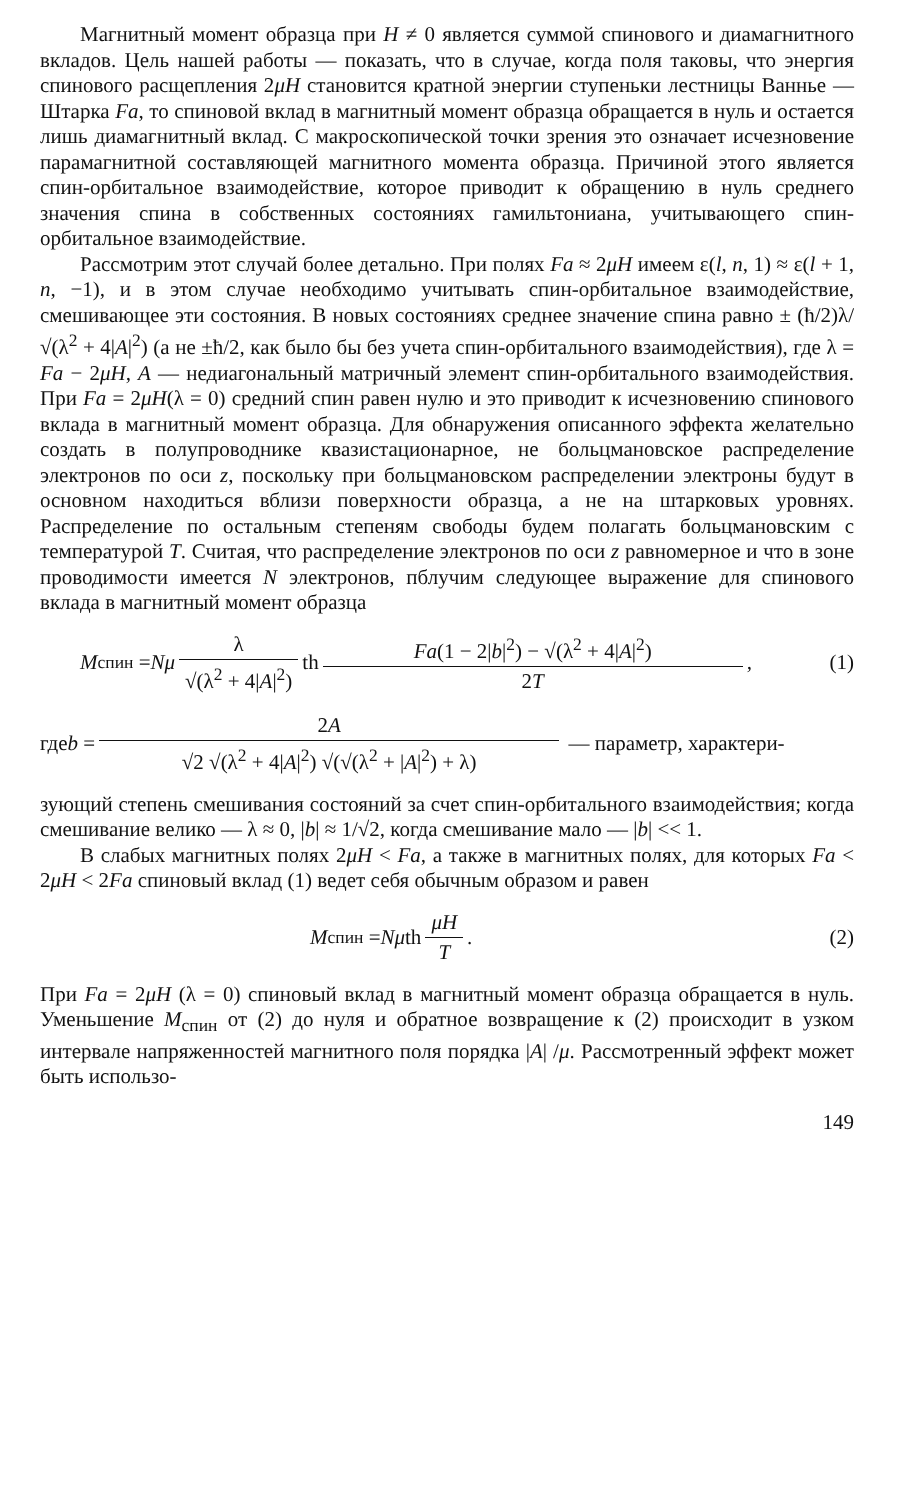Магнитный момент образца при H ≠ 0 является суммой спинового и диамагнитного вкладов. Цель нашей работы — показать, что в случае, когда поля таковы, что энергия спинового расщепления 2μH становится кратной энергии ступеньки лестницы Ваннье — Штарка Fa, то спиновой вклад в магнитный момент образца обращается в нуль и остается лишь диамагнитный вклад. С макроскопической точки зрения это означает исчезновение парамагнитной составляющей магнитного момента образца. Причиной этого является спин-орбитальное взаимодействие, которое приводит к обращению в нуль среднего значения спина в собственных состояниях гамильтониана, учитывающего спин-орбитальное взаимодействие.
Рассмотрим этот случай более детально. При полях Fa ≈ 2μH имеем ε(l, n, 1) ≈ ε(l + 1, n, −1), и в этом случае необходимо учитывать спин-орбитальное взаимодействие, смешивающее эти состояния. В новых состояниях среднее значение спина равно ± (ħ/2)λ/√(λ<sup>2</sup> + 4|A|<sup>2</sup>) (а не ±ħ/2, как было бы без учета спин-орбитального взаимодействия), где λ = Fa − 2μH, A — недиагональный матричный элемент спин-орбитального взаимодействия. При Fa = 2μH(λ = 0) средний спин равен нулю и это приводит к исчезновению спинового вклада в магнитный момент образца. Для обнаружения описанного эффекта желательно создать в полупроводнике квазистационарное, не больцмановское распределение электронов по оси z, поскольку при больцмановском распределении электроны будут в основном находиться вблизи поверхности образца, а не на штарковых уровнях. Распределение по остальным степеням свободы будем полагать больцмановским с температурой T. Считая, что распределение электронов по оси z равномерное и что в зоне проводимости имеется N электронов, пблучим следующее выражение для спинового вклада в магнитный момент образца
M<sub>спин</sub> = Nμ λ √(λ<sup>2</sup> + 4|A|<sup>2</sup>) th Fa(1 − 2|b|<sup>2</sup>) − √(λ<sup>2</sup> + 4|A|<sup>2</sup>) 2T, (1)
где b = 2A √2 √(λ<sup>2</sup> + 4|A|<sup>2</sup>) √(√(λ<sup>2</sup> + |A|<sup>2</sup>) + λ) — параметр, характери-
зующий степень смешивания состояний за счет спин-орбитального взаимодействия; когда смешивание велико — λ ≈ 0, |b| ≈ 1/√2, когда смешивание мало — |b| << 1.
В слабых магнитных полях 2μH < Fa, а также в магнитных полях, для которых Fa < 2μH < 2Fa спиновый вклад (1) ведет себя обычным образом и равен
M<sub>спин</sub> = Nμ th μH T. (2)
При Fa = 2μH (λ = 0) спиновый вклад в магнитный момент образца обращается в нуль. Уменьшение M<sub>спин</sub> от (2) до нуля и обратное возвращение к (2) происходит в узком интервале напряженностей магнитного поля порядка |A| /μ. Рассмотренный эффект может быть использо-
149